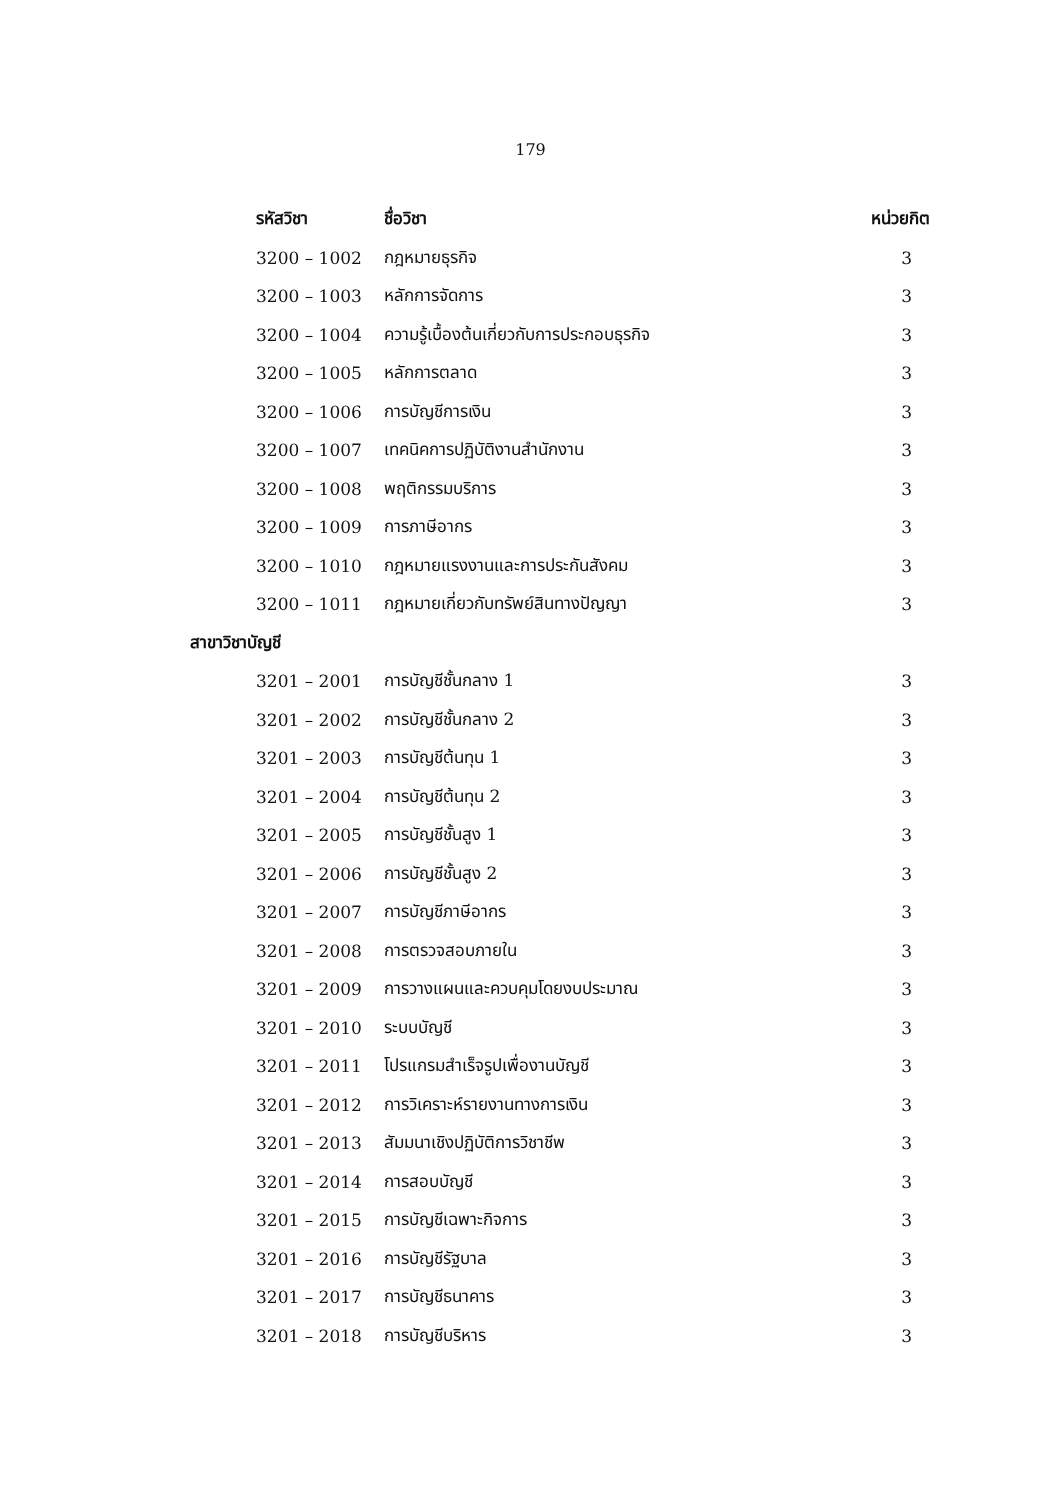179
| รหัสวิชา | ชื่อวิชา | หน่วยกิต |
| --- | --- | --- |
| 3200 – 1002 | กฎหมายธุรกิจ | 3 |
| 3200 – 1003 | หลักการจัดการ | 3 |
| 3200 – 1004 | ความรู้เบื้องต้นเกี่ยวกับการประกอบธุรกิจ | 3 |
| 3200 – 1005 | หลักการตลาด | 3 |
| 3200 – 1006 | การบัญชีการเงิน | 3 |
| 3200 – 1007 | เทคนิคการปฏิบัติงานสำนักงาน | 3 |
| 3200 – 1008 | พฤติกรรมบริการ | 3 |
| 3200 – 1009 | การภาษีอากร | 3 |
| 3200 – 1010 | กฎหมายแรงงานและการประกันสังคม | 3 |
| 3200 – 1011 | กฎหมายเกี่ยวกับทรัพย์สินทางปัญญา | 3 |
| สาขาวิชาบัญชี | | |
| 3201 – 2001 | การบัญชีชั้นกลาง 1 | 3 |
| 3201 – 2002 | การบัญชีชั้นกลาง 2 | 3 |
| 3201 – 2003 | การบัญชีต้นทุน 1 | 3 |
| 3201 – 2004 | การบัญชีต้นทุน 2 | 3 |
| 3201 – 2005 | การบัญชีชั้นสูง 1 | 3 |
| 3201 – 2006 | การบัญชีชั้นสูง 2 | 3 |
| 3201 – 2007 | การบัญชีภาษีอากร | 3 |
| 3201 – 2008 | การตรวจสอบภายใน | 3 |
| 3201 – 2009 | การวางแผนและควบคุมโดยงบประมาณ | 3 |
| 3201 – 2010 | ระบบบัญชี | 3 |
| 3201 – 2011 | โปรแกรมสำเร็จรูปเพื่องานบัญชี | 3 |
| 3201 – 2012 | การวิเคราะห์รายงานทางการเงิน | 3 |
| 3201 – 2013 | สัมมนาเชิงปฏิบัติการวิชาชีพ | 3 |
| 3201 – 2014 | การสอบบัญชี | 3 |
| 3201 – 2015 | การบัญชีเฉพาะกิจการ | 3 |
| 3201 – 2016 | การบัญชีรัฐบาล | 3 |
| 3201 – 2017 | การบัญชีธนาคาร | 3 |
| 3201 – 2018 | การบัญชีบริหาร | 3 |